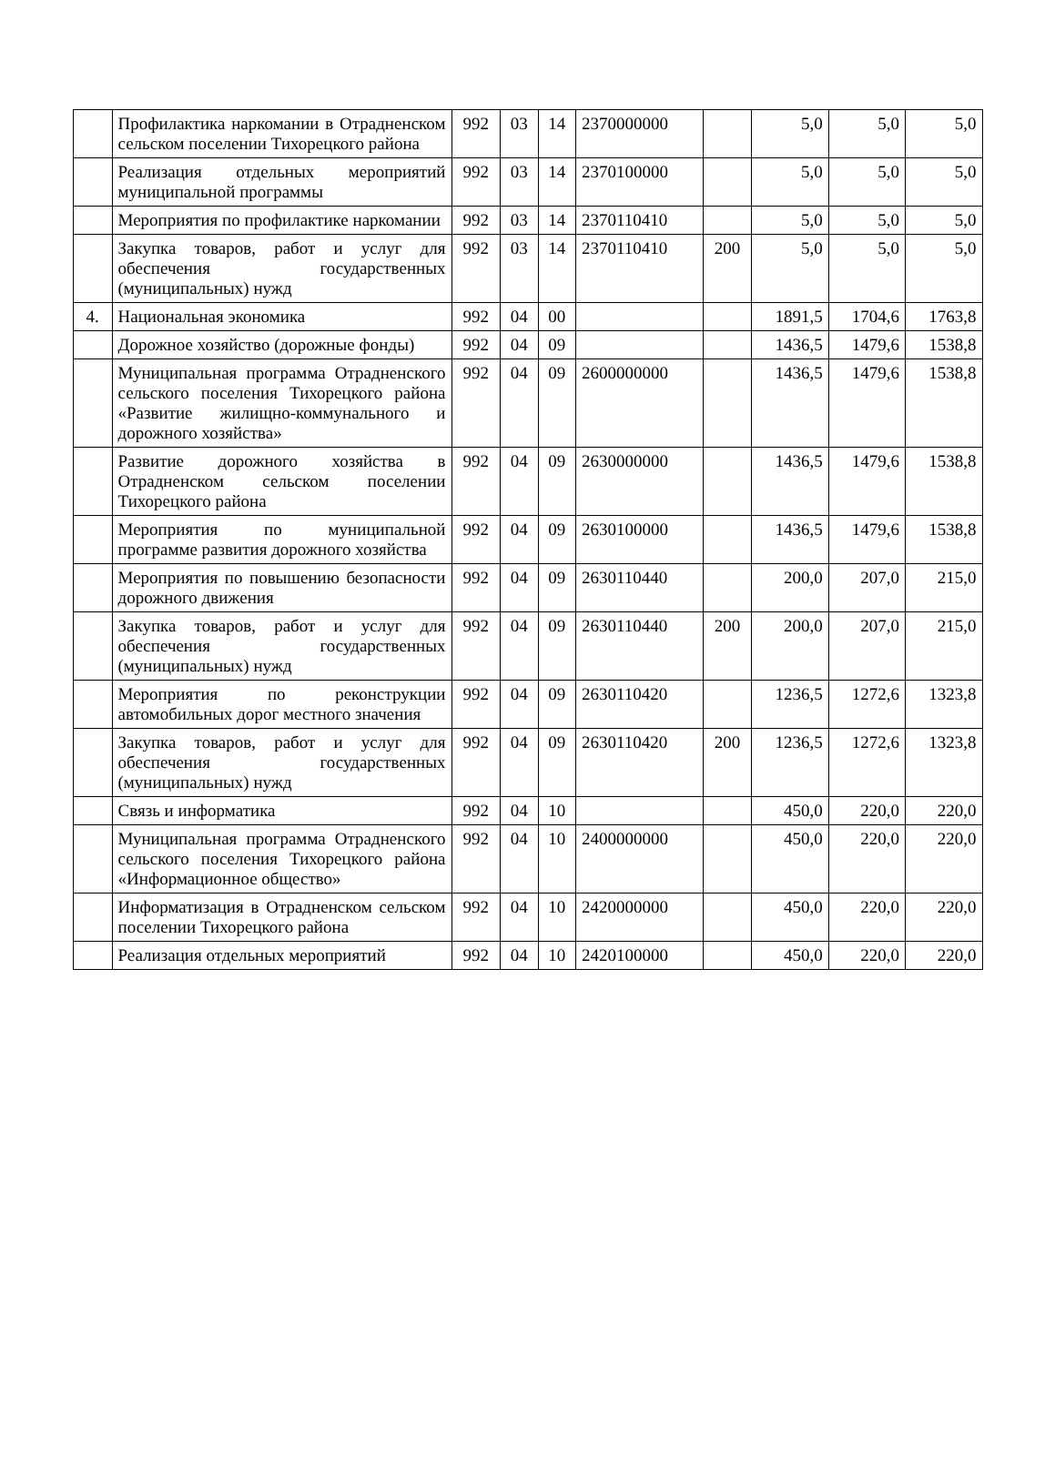| | Профилактика наркомании в Отрадненском сельском поселении Тихорецкого района | 992 | 03 | 14 | 2370000000 | | 5,0 | 5,0 | 5,0 |
| | Реализация отдельных мероприятий муниципальной программы | 992 | 03 | 14 | 2370100000 | | 5,0 | 5,0 | 5,0 |
| | Мероприятия по профилактике наркомании | 992 | 03 | 14 | 2370110410 | | 5,0 | 5,0 | 5,0 |
| | Закупка товаров, работ и услуг для обеспечения государственных (муниципальных) нужд | 992 | 03 | 14 | 2370110410 | 200 | 5,0 | 5,0 | 5,0 |
| 4. | Национальная экономика | 992 | 04 | 00 | | | 1891,5 | 1704,6 | 1763,8 |
| | Дорожное хозяйство (дорожные фонды) | 992 | 04 | 09 | | | 1436,5 | 1479,6 | 1538,8 |
| | Муниципальная программа Отрадненского сельского поселения Тихорецкого района «Развитие жилищно-коммунального и дорожного хозяйства» | 992 | 04 | 09 | 2600000000 | | 1436,5 | 1479,6 | 1538,8 |
| | Развитие дорожного хозяйства в Отрадненском сельском поселении Тихорецкого района | 992 | 04 | 09 | 2630000000 | | 1436,5 | 1479,6 | 1538,8 |
| | Мероприятия по муниципальной программе развития дорожного хозяйства | 992 | 04 | 09 | 2630100000 | | 1436,5 | 1479,6 | 1538,8 |
| | Мероприятия по повышению безопасности дорожного движения | 992 | 04 | 09 | 2630110440 | | 200,0 | 207,0 | 215,0 |
| | Закупка товаров, работ и услуг для обеспечения государственных (муниципальных) нужд | 992 | 04 | 09 | 2630110440 | 200 | 200,0 | 207,0 | 215,0 |
| | Мероприятия по реконструкции автомобильных дорог местного значения | 992 | 04 | 09 | 2630110420 | | 1236,5 | 1272,6 | 1323,8 |
| | Закупка товаров, работ и услуг для обеспечения государственных (муниципальных) нужд | 992 | 04 | 09 | 2630110420 | 200 | 1236,5 | 1272,6 | 1323,8 |
| | Связь и информатика | 992 | 04 | 10 | | | 450,0 | 220,0 | 220,0 |
| | Муниципальная программа Отрадненского сельского поселения Тихорецкого района «Информационное общество» | 992 | 04 | 10 | 2400000000 | | 450,0 | 220,0 | 220,0 |
| | Информатизация в Отрадненском сельском поселении Тихорецкого района | 992 | 04 | 10 | 2420000000 | | 450,0 | 220,0 | 220,0 |
| | Реализация отдельных мероприятий | 992 | 04 | 10 | 2420100000 | | 450,0 | 220,0 | 220,0 |